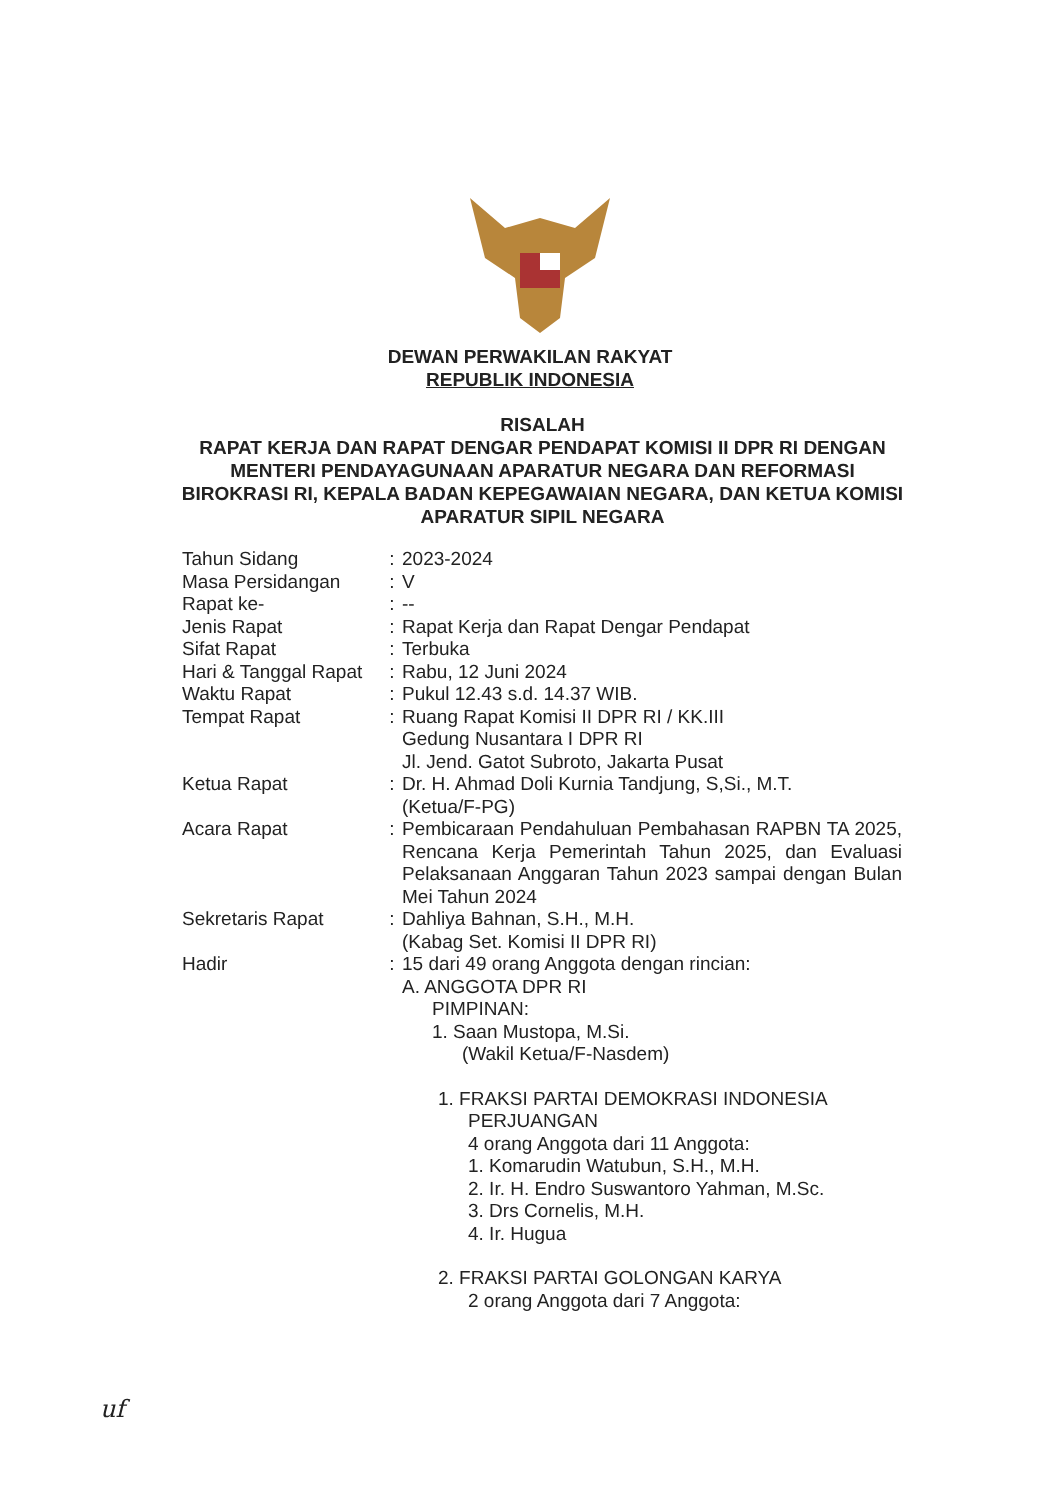DEWAN PERWAKILAN RAKYAT
REPUBLIK INDONESIA
RISALAH
RAPAT KERJA DAN RAPAT DENGAR PENDAPAT KOMISI II DPR RI DENGAN MENTERI PENDAYAGUNAAN APARATUR NEGARA DAN REFORMASI BIROKRASI RI, KEPALA BADAN KEPEGAWAIAN NEGARA, DAN KETUA KOMISI APARATUR SIPIL NEGARA
| Tahun Sidang | : | 2023-2024 |
| Masa Persidangan | : | V |
| Rapat ke- | : | -- |
| Jenis Rapat | : | Rapat Kerja dan Rapat Dengar Pendapat |
| Sifat Rapat | : | Terbuka |
| Hari & Tanggal Rapat | : | Rabu, 12 Juni 2024 |
| Waktu Rapat | : | Pukul 12.43 s.d. 14.37 WIB. |
| Tempat Rapat | : | Ruang Rapat Komisi II DPR RI / KK.III Gedung Nusantara I DPR RI Jl. Jend. Gatot Subroto, Jakarta Pusat |
| Ketua Rapat | : | Dr. H. Ahmad Doli Kurnia Tandjung, S,Si., M.T. (Ketua/F-PG) |
| Acara Rapat | : | Pembicaraan Pendahuluan Pembahasan RAPBN TA 2025, Rencana Kerja Pemerintah Tahun 2025, dan Evaluasi Pelaksanaan Anggaran Tahun 2023 sampai dengan Bulan Mei Tahun 2024 |
| Sekretaris Rapat | : | Dahliya Bahnan, S.H., M.H. (Kabag Set. Komisi II DPR RI) |
| Hadir | : | 15 dari 49 orang Anggota dengan rincian: A. ANGGOTA DPR RI PIMPINAN: 1. Saan Mustopa, M.Si. (Wakil Ketua/F-Nasdem) 1. FRAKSI PARTAI DEMOKRASI INDONESIA PERJUANGAN 4 orang Anggota dari 11 Anggota: 1. Komarudin Watubun, S.H., M.H. 2. Ir. H. Endro Suswantoro Yahman, M.Sc. 3. Drs Cornelis, M.H. 4. Ir. Hugua 2. FRAKSI PARTAI GOLONGAN KARYA 2 orang Anggota dari 7 Anggota: |
uf